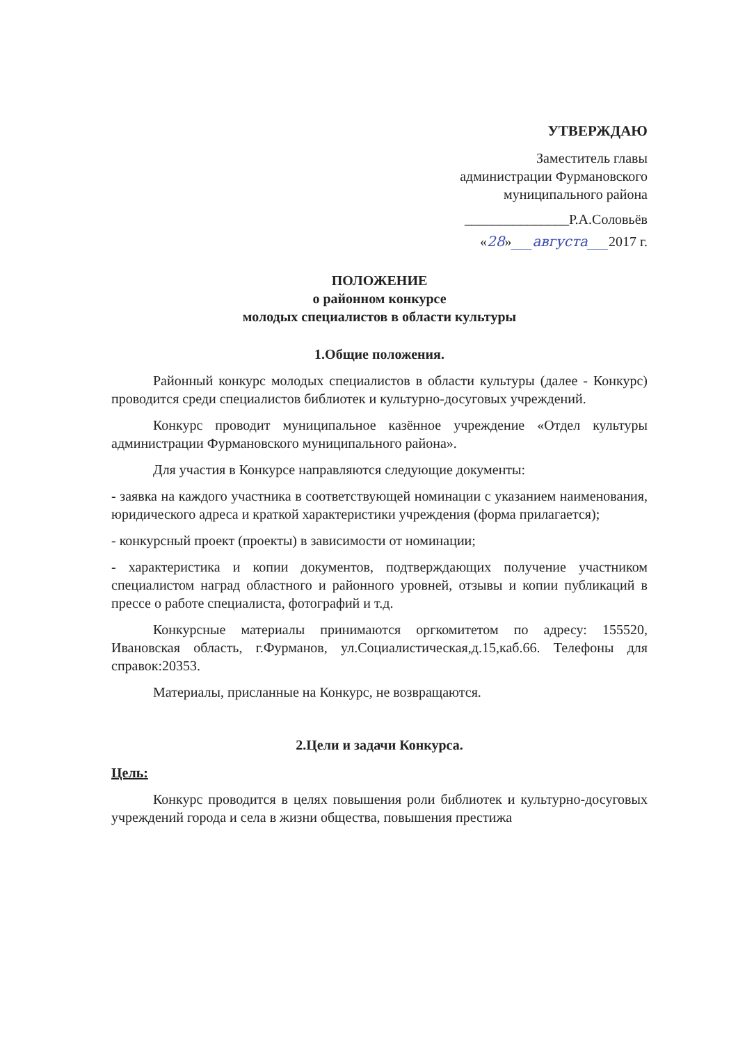УТВЕРЖДАЮ
Заместитель главы
администрации Фурмановского
муниципального района
_______________Р.А.Соловьёв
«28»___августа___2017 г.
ПОЛОЖЕНИЕ
о районном конкурсе
молодых специалистов в области культуры
1.Общие положения.
Районный конкурс молодых специалистов в области культуры (далее - Конкурс) проводится среди специалистов библиотек и культурно-досуговых учреждений.
Конкурс проводит муниципальное казённое учреждение «Отдел культуры администрации Фурмановского муниципального района».
Для участия в Конкурсе направляются следующие документы:
- заявка на каждого участника в соответствующей номинации с указанием наименования, юридического адреса и краткой характеристики учреждения (форма прилагается);
- конкурсный проект (проекты) в зависимости от номинации;
- характеристика и копии документов, подтверждающих получение участником специалистом наград областного и районного уровней, отзывы и копии публикаций в прессе о работе специалиста, фотографий и т.д.
Конкурсные материалы принимаются оргкомитетом по адресу: 155520, Ивановская область, г.Фурманов, ул.Социалистическая,д.15,каб.66. Телефоны для справок:20353.
Материалы, присланные на Конкурс, не возвращаются.
2.Цели и задачи Конкурса.
Цель:
Конкурс проводится в целях повышения роли библиотек и культурно-досуговых учреждений города и села в жизни общества, повышения престижа